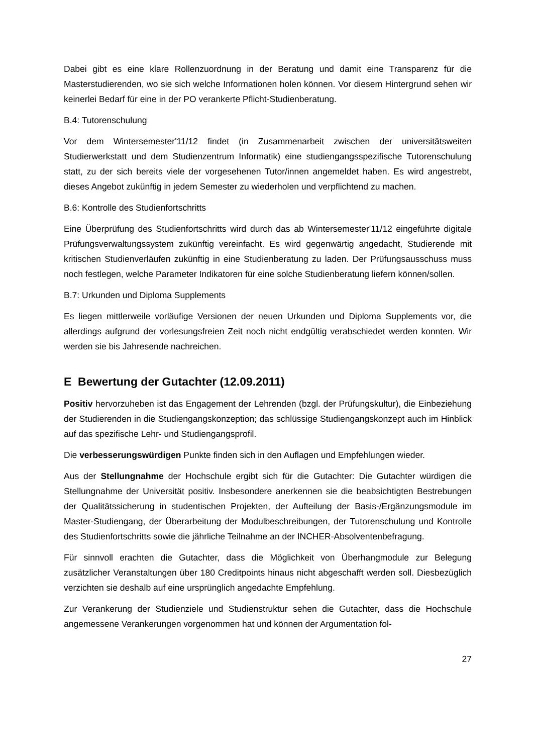Dabei gibt es eine klare Rollenzuordnung in der Beratung und damit eine Transparenz für die Masterstudierenden, wo sie sich welche Informationen holen können. Vor diesem Hintergrund sehen wir keinerlei Bedarf für eine in der PO verankerte Pflicht-Studienberatung.
B.4: Tutorenschulung
Vor dem Wintersemester'11/12 findet (in Zusammenarbeit zwischen der universitätsweiten Studierwerkstatt und dem Studienzentrum Informatik) eine studiengangsspezifische Tutorenschulung statt, zu der sich bereits viele der vorgesehenen Tutor/innen angemeldet haben. Es wird angestrebt, dieses Angebot zukünftig in jedem Semester zu wiederholen und verpflichtend zu machen.
B.6: Kontrolle des Studienfortschritts
Eine Überprüfung des Studienfortschritts wird durch das ab Wintersemester'11/12 eingeführte digitale Prüfungsverwaltungssystem zukünftig vereinfacht. Es wird gegenwärtig angedacht, Studierende mit kritischen Studienverläufen zukünftig in eine Studienberatung zu laden. Der Prüfungsausschuss muss noch festlegen, welche Parameter Indikatoren für eine solche Studienberatung liefern können/sollen.
B.7: Urkunden und Diploma Supplements
Es liegen mittlerweile vorläufige Versionen der neuen Urkunden und Diploma Supplements vor, die allerdings aufgrund der vorlesungsfreien Zeit noch nicht endgültig verabschiedet werden konnten. Wir werden sie bis Jahresende nachreichen.
E Bewertung der Gutachter (12.09.2011)
Positiv hervorzuheben ist das Engagement der Lehrenden (bzgl. der Prüfungskultur), die Einbeziehung der Studierenden in die Studiengangskonzeption; das schlüssige Studiengangskonzept auch im Hinblick auf das spezifische Lehr- und Studiengangsprofil.
Die verbesserungswürdigen Punkte finden sich in den Auflagen und Empfehlungen wieder.
Aus der Stellungnahme der Hochschule ergibt sich für die Gutachter: Die Gutachter würdigen die Stellungnahme der Universität positiv. Insbesondere anerkennen sie die beabsichtigten Bestrebungen der Qualitätssicherung in studentischen Projekten, der Aufteilung der Basis-/Ergänzungsmodule im Master-Studiengang, der Überarbeitung der Modulbeschreibungen, der Tutorenschulung und Kontrolle des Studienfortschritts sowie die jährliche Teilnahme an der INCHER-Absolventenbefragung.
Für sinnvoll erachten die Gutachter, dass die Möglichkeit von Überhangmodule zur Belegung zusätzlicher Veranstaltungen über 180 Creditpoints hinaus nicht abgeschafft werden soll. Diesbezüglich verzichten sie deshalb auf eine ursprünglich angedachte Empfehlung.
Zur Verankerung der Studienziele und Studienstruktur sehen die Gutachter, dass die Hochschule angemessene Verankerungen vorgenommen hat und können der Argumentation fol-
27